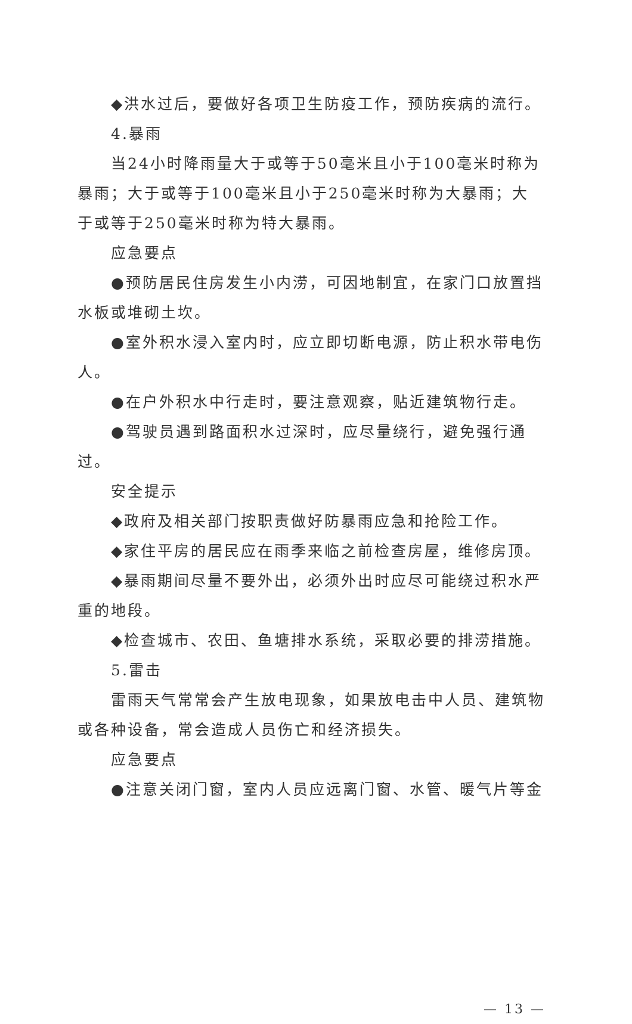◆洪水过后，要做好各项卫生防疫工作，预防疾病的流行。
4.暴雨
当24小时降雨量大于或等于50毫米且小于100毫米时称为暴雨；大于或等于100毫米且小于250毫米时称为大暴雨；大于或等于250毫米时称为特大暴雨。
应急要点
●预防居民住房发生小内涝，可因地制宜，在家门口放置挡水板或堆砌土坎。
●室外积水浸入室内时，应立即切断电源，防止积水带电伤人。
●在户外积水中行走时，要注意观察，贴近建筑物行走。
●驾驶员遇到路面积水过深时，应尽量绕行，避免强行通过。
安全提示
◆政府及相关部门按职责做好防暴雨应急和抢险工作。
◆家住平房的居民应在雨季来临之前检查房屋，维修房顶。
◆暴雨期间尽量不要外出，必须外出时应尽可能绕过积水严重的地段。
◆检查城市、农田、鱼塘排水系统，采取必要的排涝措施。
5.雷击
雷雨天气常常会产生放电现象，如果放电击中人员、建筑物或各种设备，常会造成人员伤亡和经济损失。
应急要点
●注意关闭门窗，室内人员应远离门窗、水管、暖气片等金
— 13 —